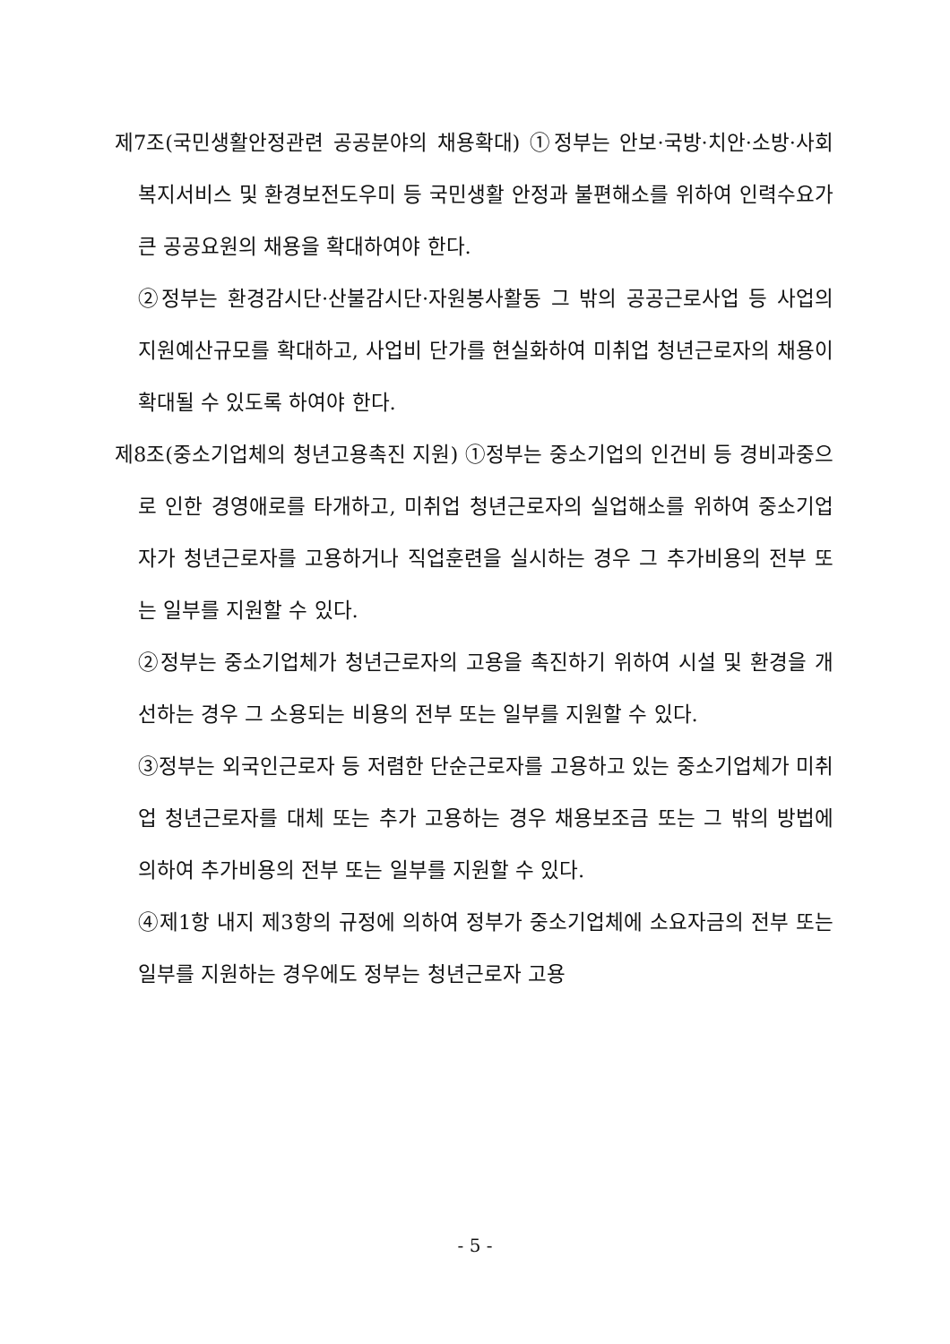제7조(국민생활안정관련 공공분야의 채용확대) ①정부는 안보·국방·치안·소방·사회복지서비스 및 환경보전도우미 등 국민생활 안정과 불편해소를 위하여 인력수요가 큰 공공요원의 채용을 확대하여야 한다.
②정부는 환경감시단·산불감시단·자원봉사활동 그 밖의 공공근로사업 등 사업의 지원예산규모를 확대하고, 사업비 단가를 현실화하여 미취업 청년근로자의 채용이 확대될 수 있도록 하여야 한다.
제8조(중소기업체의 청년고용촉진 지원) ①정부는 중소기업의 인건비 등 경비과중으로 인한 경영애로를 타개하고, 미취업 청년근로자의 실업해소를 위하여 중소기업자가 청년근로자를 고용하거나 직업훈련을 실시하는 경우 그 추가비용의 전부 또는 일부를 지원할 수 있다.
②정부는 중소기업체가 청년근로자의 고용을 촉진하기 위하여 시설 및 환경을 개선하는 경우 그 소용되는 비용의 전부 또는 일부를 지원할 수 있다.
③정부는 외국인근로자 등 저렴한 단순근로자를 고용하고 있는 중소기업체가 미취업 청년근로자를 대체 또는 추가 고용하는 경우 채용보조금 또는 그 밖의 방법에 의하여 추가비용의 전부 또는 일부를 지원할 수 있다.
④제1항 내지 제3항의 규정에 의하여 정부가 중소기업체에 소요자금의 전부 또는 일부를 지원하는 경우에도 정부는 청년근로자 고용
- 5 -